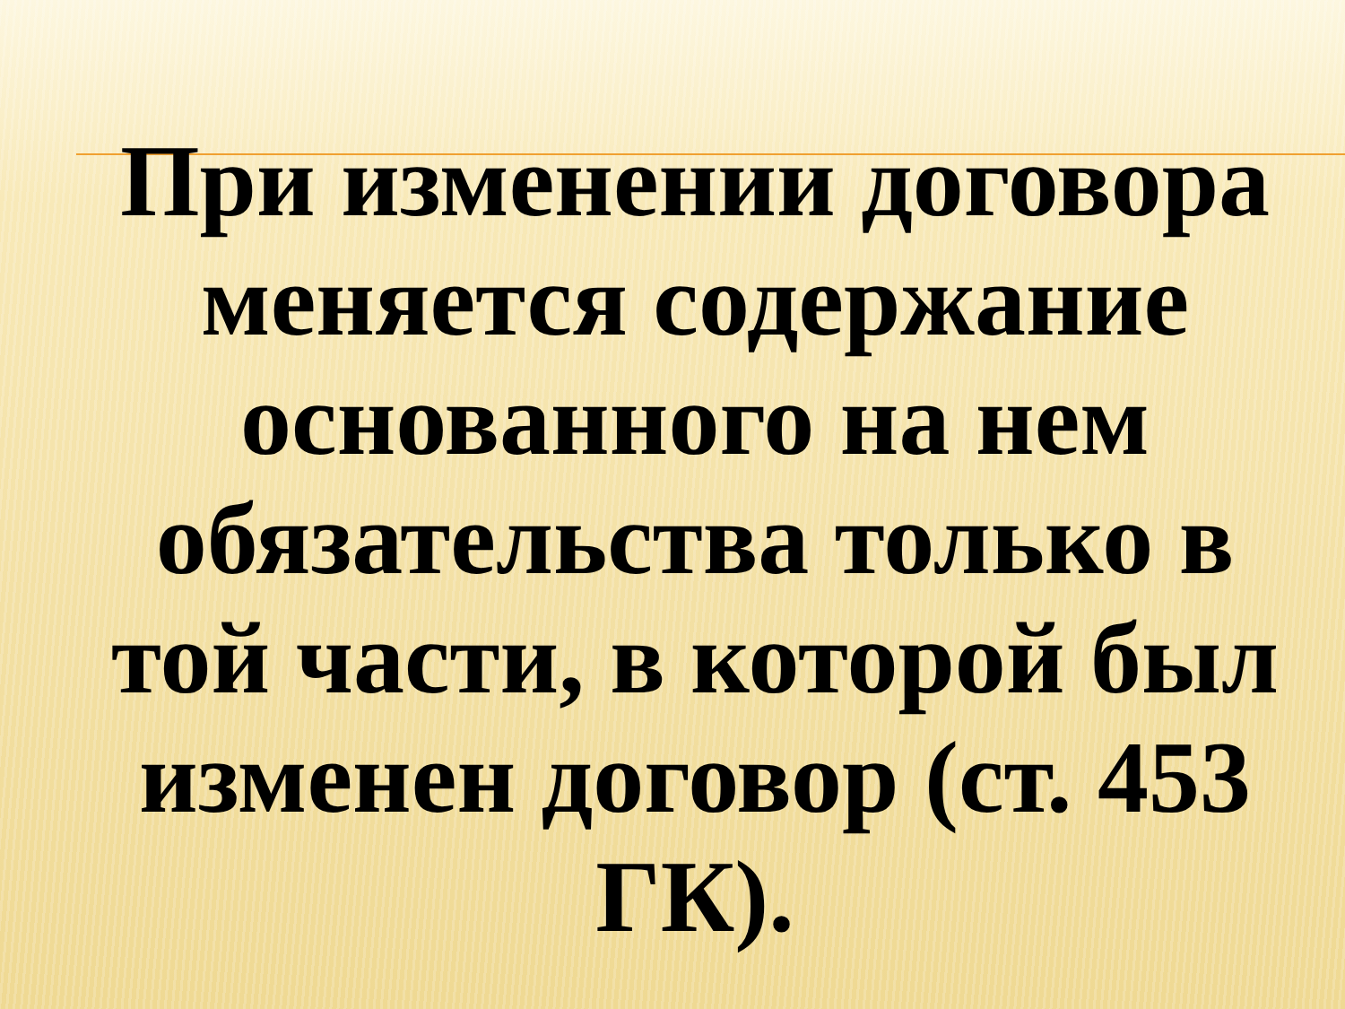При изменении договора меняется содержание основанного на нем обязательства только в той части, в которой был изменен договор (ст. 453 ГК).